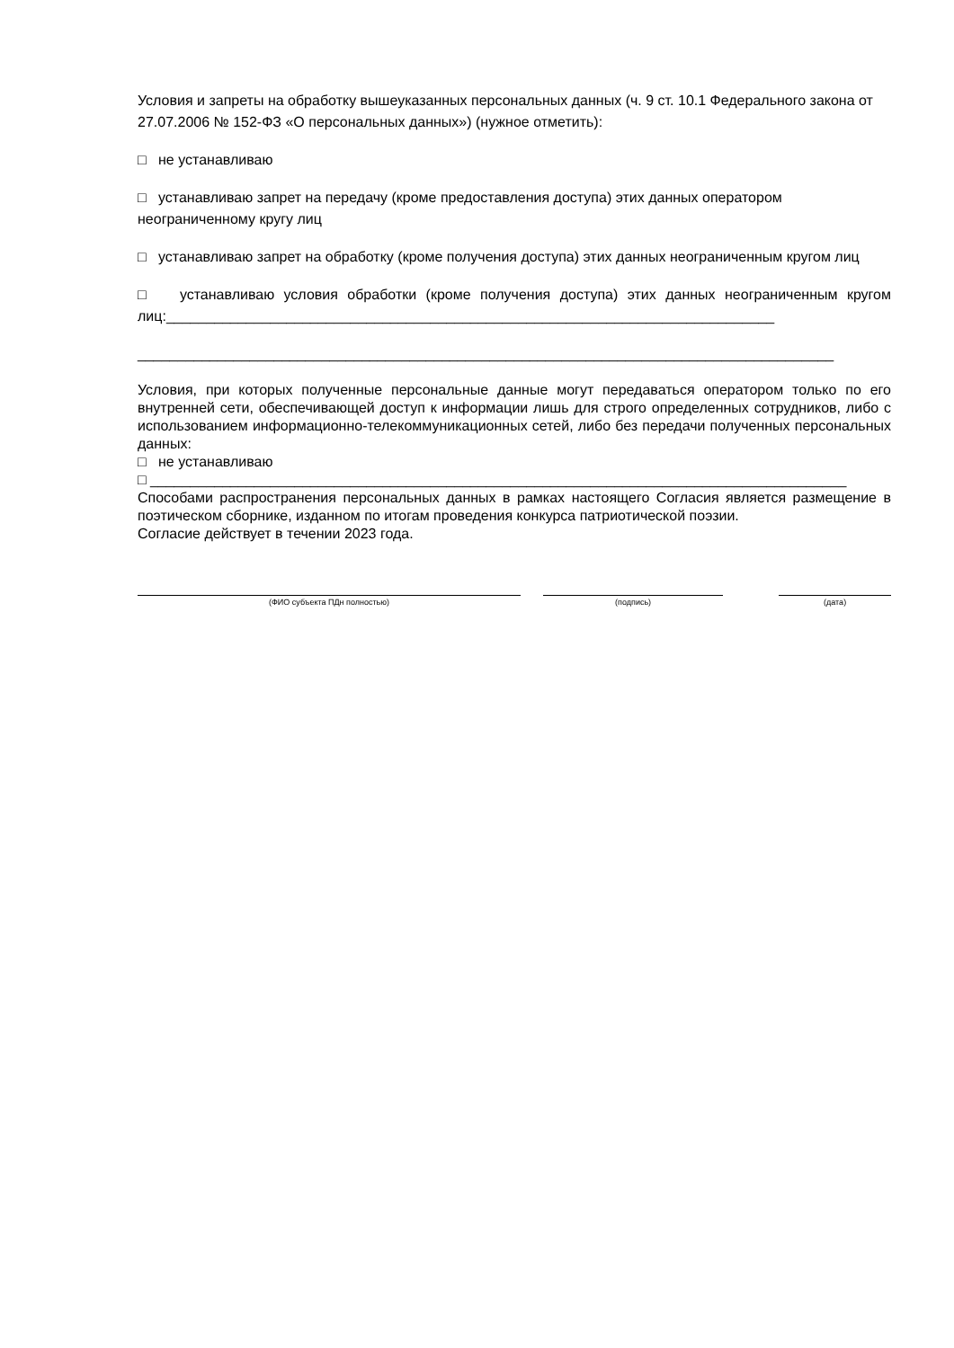Условия и запреты на обработку вышеуказанных персональных данных (ч. 9 ст. 10.1 Федерального закона от 27.07.2006 № 152-ФЗ «О персональных данных») (нужное отметить):
□ не устанавливаю
□ устанавливаю запрет на передачу (кроме предоставления доступа) этих данных оператором неограниченному кругу лиц
□ устанавливаю запрет на обработку (кроме получения доступа) этих данных неограниченным кругом лиц
□ устанавливаю условия обработки (кроме получения доступа) этих данных неограниченным кругом лиц:____________________________________________________________________________
_______________________________________________________________________________________
Условия, при которых полученные персональные данные могут передаваться оператором только по его внутренней сети, обеспечивающей доступ к информации лишь для строго определенных сотрудников, либо с использованием информационно-телекоммуникационных сетей, либо без передачи полученных персональных данных:
□ не устанавливаю
□ _______________________________________________________________________________________
Способами распространения персональных данных в рамках настоящего Согласия является размещение в поэтическом сборнике, изданном по итогам проведения конкурса патриотической поэзии.
Согласие действует в течении 2023 года.
(ФИО субъекта ПДн полностью) (подпись) (дата)